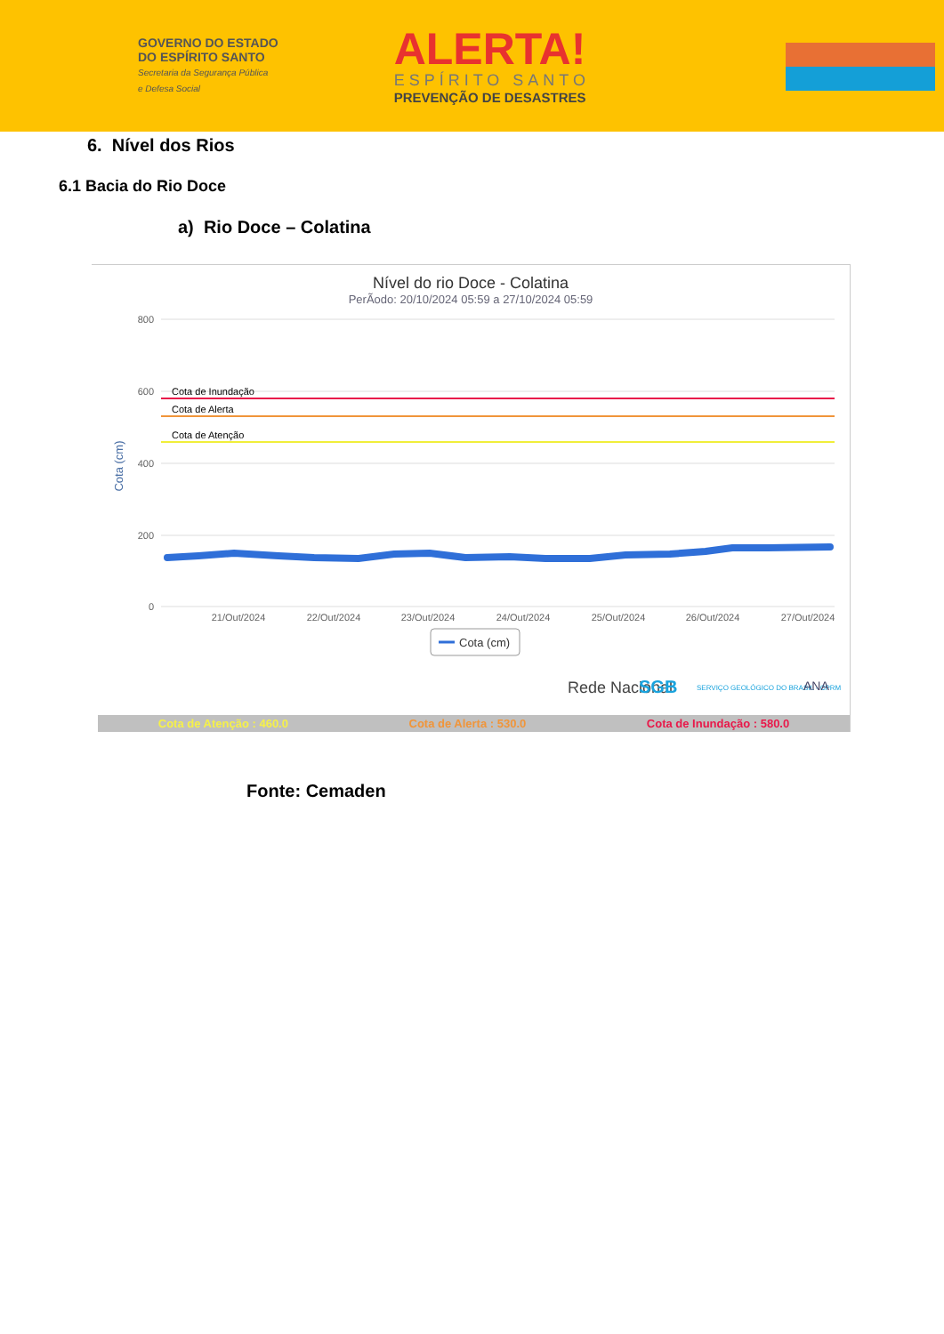GOVERNO DO ESTADO
DO ESPÍRITO SANTO
Secretaria da Segurança Pública
e Defesa Social
ALERTA!
ESPÍRITO SANTO
PREVENÇÃO DE DESASTRES
6. Nível dos Rios
6.1 Bacia do Rio Doce
a) Rio Doce – Colatina
Nível do rio Doce - Colatina
PerÃodo: 20/10/2024 05:59 a 27/10/2024 05:59
800
600
400
200
0
Cota (cm)
Cota de Inundação
Cota de Alerta
Cota de Atenção
21/Out/2024
22/Out/2024
23/Out/2024
24/Out/2024
25/Out/2024
26/Out/2024
27/Out/2024
Cota (cm)
Rede Nacional
SGB
SERVIÇO GEOLÓGICO DO BRASIL - CPRM
ANA
Cota de Atenção : 460.0 Cota de Alerta : 530.0 Cota de Inundação : 580.0
Fonte: Cemaden